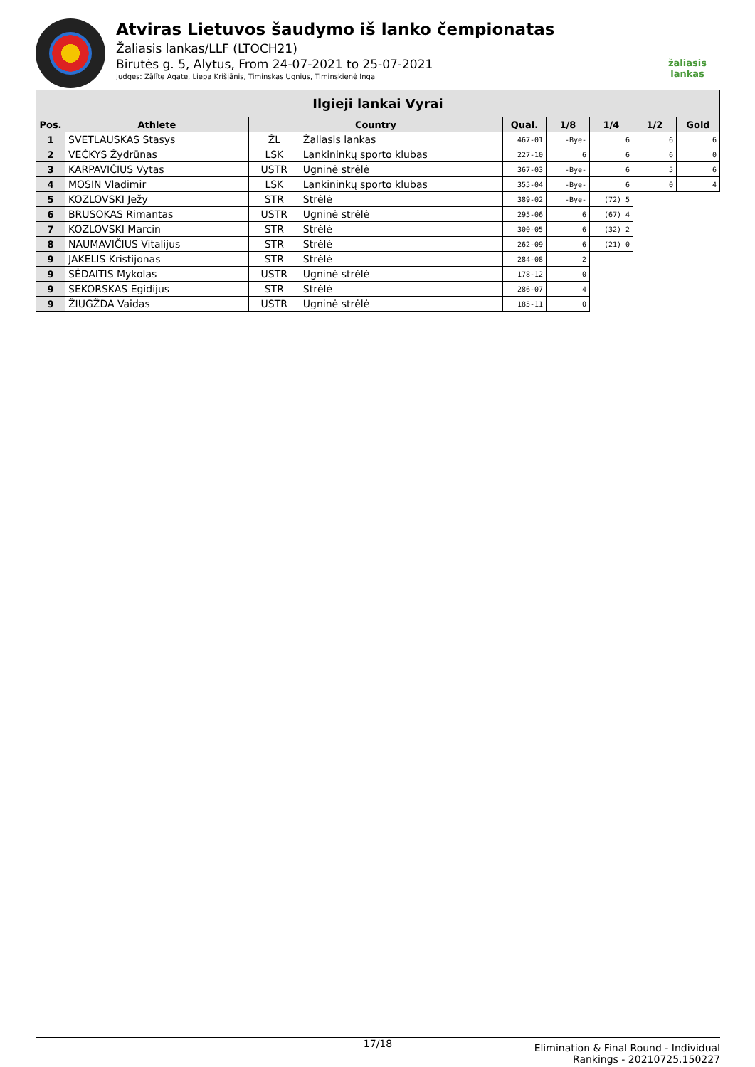Atviras Lietuvos šaudymo iš lanko čempionatas
Žaliasis lankas/LLF (LTOCH21)
Birutės g. 5, Alytus, From 24-07-2021 to 25-07-2021
Judges: Zālīte Agate, Liepa Krišjānis, Timinskas Ugnius, Timinskienė Inga
žaliasis
lankas
| Ilgieji lankai Vyrai | | | | | | | | |
| --- | --- | --- | --- | --- | --- | --- | --- | --- |
| Pos. | Athlete | Country | | Qual. | 1/8 | 1/4 | 1/2 | Gold |
| 1 | SVETLAUSKAS Stasys | ŽL | Žaliasis lankas | 467-01 | -Bye- | 6 | 6 | 6 |
| 2 | VEČKYS Žydrūnas | LSK | Lankininkų sporto klubas | 227-10 | 6 | 6 | 6 | 0 |
| 3 | KARPAVIČIUS Vytas | USTR | Ugninė strėlė | 367-03 | -Bye- | 6 | 5 | 6 |
| 4 | MOSIN Vladimir | LSK | Lankininkų sporto klubas | 355-04 | -Bye- | 6 | 0 | 4 |
| 5 | KOZLOVSKI Ježy | STR | Strėlė | 389-02 | -Bye- | (72) 5 | | |
| 6 | BRUSOKAS Rimantas | USTR | Ugninė strėlė | 295-06 | 6 | (67) 4 | | |
| 7 | KOZLOVSKI Marcin | STR | Strėlė | 300-05 | 6 | (32) 2 | | |
| 8 | NAUMAVIČIUS Vitalijus | STR | Strėlė | 262-09 | 6 | (21) 0 | | |
| 9 | JAKELIS Kristijonas | STR | Strėlė | 284-08 | 2 | | | |
| 9 | SĖDAITIS Mykolas | USTR | Ugninė strėlė | 178-12 | 0 | | | |
| 9 | SEKORSKAS Egidijus | STR | Strėlė | 286-07 | 4 | | | |
| 9 | ŽIUGŽDA Vaidas | USTR | Ugninė strėlė | 185-11 | 0 | | | |
17/18
Elimination & Final Round - Individual Rankings - 20210725.150227